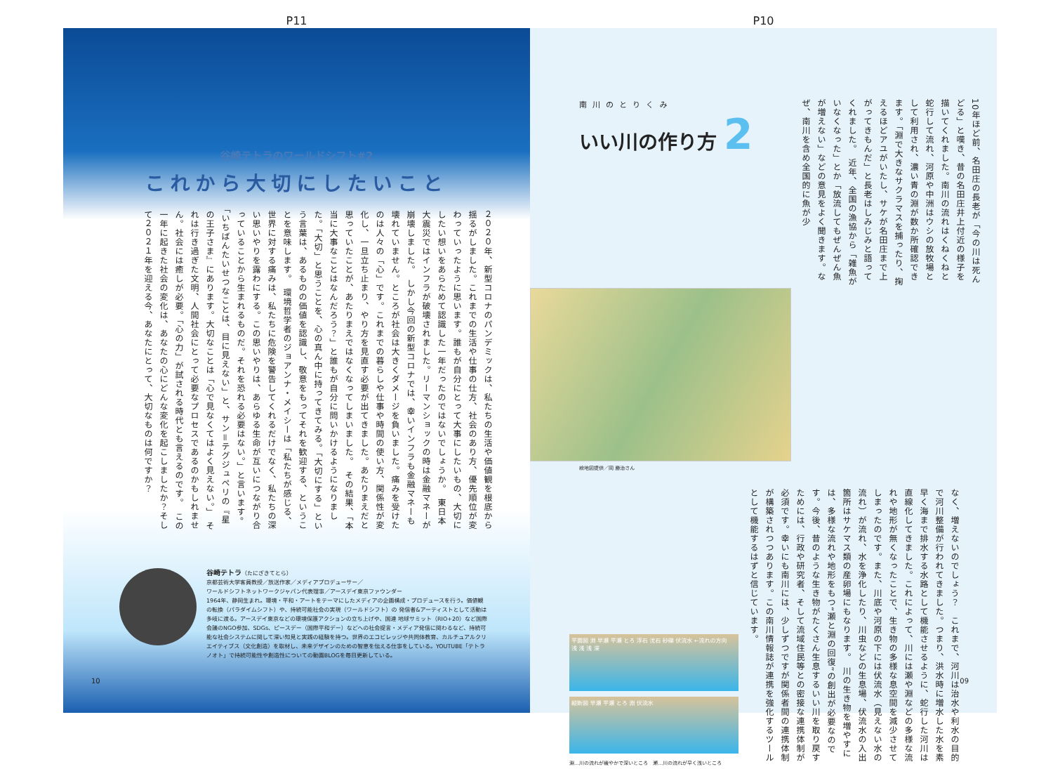P11
谷崎テトラのワールドシフト#2
これから大切にしたいこと
２０２０年、新型コロナのパンデミックは、私たちの生活や価値観を根底から揺るがしました。これまでの生活や仕事の仕方、社会のあり方、優先順位が変わっていったように思います。誰もが自分にとって大事にしたいもの、大切にしたい想いをあらためて認識した一年だったのではないでしょうか。　東日本大震災ではインフラが破壊されました。リーマンショックの時は金融マネーが崩壊しました。　しかし今回の新型コロナでは、幸いインフラも金融マネーも壊れていません。ところが社会は大きくダメージを負いました。痛みを受けたのは人々の「心」です。これまでの暮らしや仕事や時間の使い方、関係性が変化し、一旦立ち止まり、やり方を見直す必要が出てきました。あたりまえだと思っていたことが、あたりまえではなくなってしまいました。　その結果、「本当に大事なことはなんだろう？」と誰もが自分に問いかけるようになりました。「大切」と思うことを、心の真ん中に持ってきてみる。「大切にする」という言葉は、あるものの価値を認識し、敬意をもってそれを歓迎する、ということを意味します。　環境哲学者のジョアンナ・メイシーは「私たちが感じる、世界に対する痛みは、私たちに危険を警告してくれるだけでなく、私たちの深い思いやりを露わにする。この思いやりは、あらゆる生命が互いにつながり合っていることから生まれるものだ。それを恐れる必要はない。」と言います。「いちばんたいせつなことは、目に見えない」と、サン＝テグジュペリの『星の王子さま』にあります。大切なことは「心で見なくてはよく見えない。」　それは行き過ぎた文明、人間社会にとって必要なプロセスであるのかもしれません。社会には癒しが必要。「心の力」が試される時代とも言えるのです。　この一年に起きた社会の変化は、あなたの心にどんな変化を起こしましたか？そして２０２１年を迎える今、あなたにとって、大切なものは何ですか？
谷崎テトラ（たにざきてとら）
京都芸術大学客員教授／放送作家／メディアプロデューサー／
ワールドシフトネットワークジャパン代表理事／アースデイ東京ファウンダー
1964年、静岡生まれ。環境・平和・アートをテーマにしたメディアの企画構成・プロデュースを行う。価値観の転換（パラダイムシフト）や、持続可能社会の実現（ワールドシフト）の 発信者&アーティストとして活動は多岐に渡る。アースデイ東京などの環境保護アクションの立ち上げや、国連 地球サミット（RIO+20）など国際会議のNGO参加、SDGs、ピースデー（国際平和デー）などへの社会提言・メディア発信に関わるなど、持続可能な社会システムに関して深い知見と実践の経験を持つ。世界のエコビレッジや共同体教育、カルチュアルクリエイティブス（文化創造）を取材し、未来デザインのための智恵を伝える仕事をしている。YOUTUBE「テトラノオト」で持続可能性や創造性についての動画BLOGを毎日更新している。
10
P10
南川のとりくみ
いい川の作り方 2
10年ほど前、名田庄の長老が「今の川は死んどる」と嘆き、昔の名田庄井上付近の様子を描いてくれました。南川の流れはくねくねと蛇行して流れ、河原や中洲はウシの放牧場として利用され、濃い青の淵が数か所確認できます。「淵で大きなサクラマスを捕ったり、掬えるほどアユがいたし、サケが名田庄まで上がってきもんだ」と長老はしみじみと語ってくれました。　近年、全国の漁協から「雑魚がいなくなった」とか「放流してもぜんぜん魚が増えない」などの意見をよく聞きます。なぜ、南川を含め全国的に魚が少
絵地図提供／岡 勝治さん
なく、増えないのでしょう？　これまで、河川は治水や利水の目的で河川整備が行われてきました。つまり、洪水時に増水した水を素早く海まで排水する水路として機能させるように、蛇行した河川は直線化してきました。これによって、川には瀬や淵などの多様な流れや地形が無くなったことで、生き物の多様な息空間を減少させてしまったのです。また、川底や河原の下には伏流水（見えない水の流れ）が流れ、水を浄化したり、川虫などの生息場、伏流水の入出箇所はサケマス類の産卵場にもなります。　川の生き物を増やすには、多様な流れや地形をもつ“瀬と淵の回復”の創出が必要なのです。今後、昔のような生き物がたくさん生息するいい川を取り戻すためには、行政や研究者、そして流域住民等との密接な連携体制が必須です。幸いにも南川には、少しずつですが関係者間の連携体制が構築されつつあります。この南川情報誌が連携を強化するツールとして機能するはずと信じています。
平面図 淵 早瀬 平瀬 とろ 浮石 沈石 砂礫 伏流水 ←流れの方向
浅 浅 浅 深
縦断図 早瀬 平瀬 とろ 淵 伏流水
淵…川の流れが緩やかで深いところ　瀬…川の流れが早く浅いところ
09